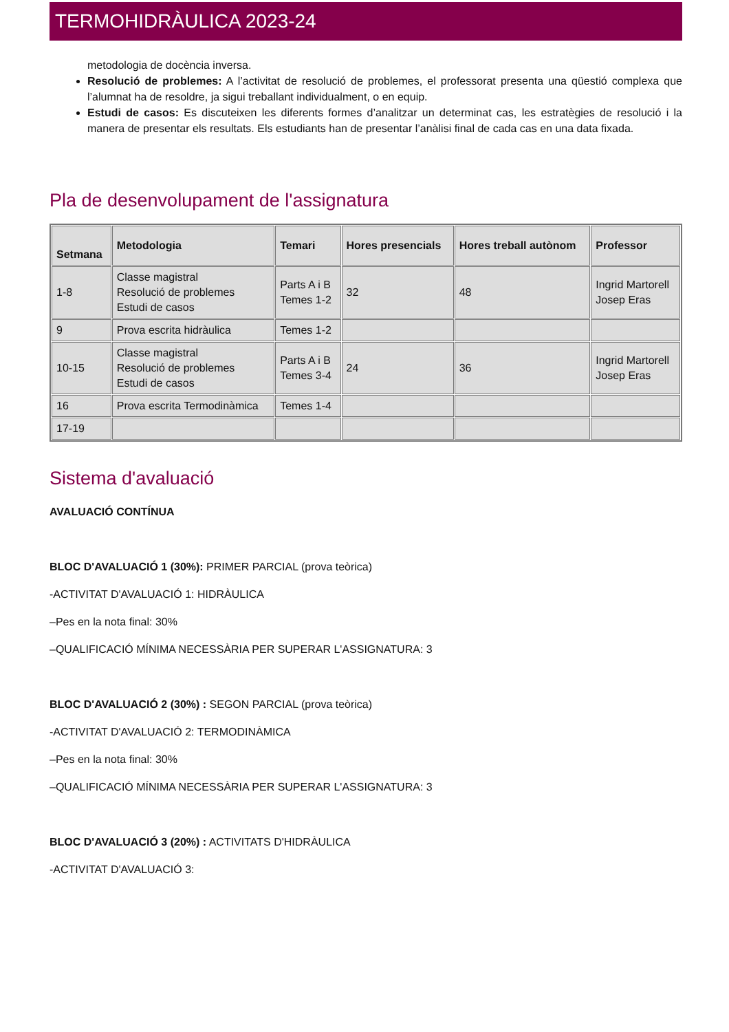TERMOHIDRÀULICA 2023-24
metodologia de docència inversa.
Resolució de problemes: A l’activitat de resolució de problemes, el professorat presenta una qüestió complexa que l’alumnat ha de resoldre, ja sigui treballant individualment, o en equip.
Estudi de casos: Es discuteixen les diferents formes d’analitzar un determinat cas, les estratègies de resolució i la manera de presentar els resultats. Els estudiants han de presentar l’anàlisi final de cada cas en una data fixada.
Pla de desenvolupament de l'assignatura
| Setmana | Metodologia | Temari | Hores presencials | Hores treball autònom | Professor |
| --- | --- | --- | --- | --- | --- |
| 1-8 | Classe magistral Resolució de problemes Estudi de casos | Parts A i B Temes 1-2 | 32 | 48 | Ingrid Martorell Josep Eras |
| 9 | Prova escrita hidràulica | Temes 1-2 | | | |
| 10-15 | Classe magistral Resolució de problemes Estudi de casos | Parts A i B Temes 3-4 | 24 | 36 | Ingrid Martorell Josep Eras |
| 16 | Prova escrita Termodinàmica | Temes 1-4 | | | |
| 17-19 | | | | | |
Sistema d'avaluació
AVALUACIÓ CONTÍNUA
BLOC D'AVALUACIÓ 1 (30%): PRIMER PARCIAL (prova teòrica)
-ACTIVITAT D'AVALUACIÓ 1: HIDRÀULICA
–Pes en la nota final: 30%
–QUALIFICACIÓ MÍNIMA NECESSÀRIA PER SUPERAR L'ASSIGNATURA: 3
BLOC D'AVALUACIÓ 2 (30%) : SEGON PARCIAL (prova teòrica)
-ACTIVITAT D'AVALUACIÓ 2: TERMODINÀMICA
–Pes en la nota final: 30%
–QUALIFICACIÓ MÍNIMA NECESSÀRIA PER SUPERAR L'ASSIGNATURA: 3
BLOC D'AVALUACIÓ 3 (20%) : ACTIVITATS D'HIDRÀULICA
-ACTIVITAT D'AVALUACIÓ 3: